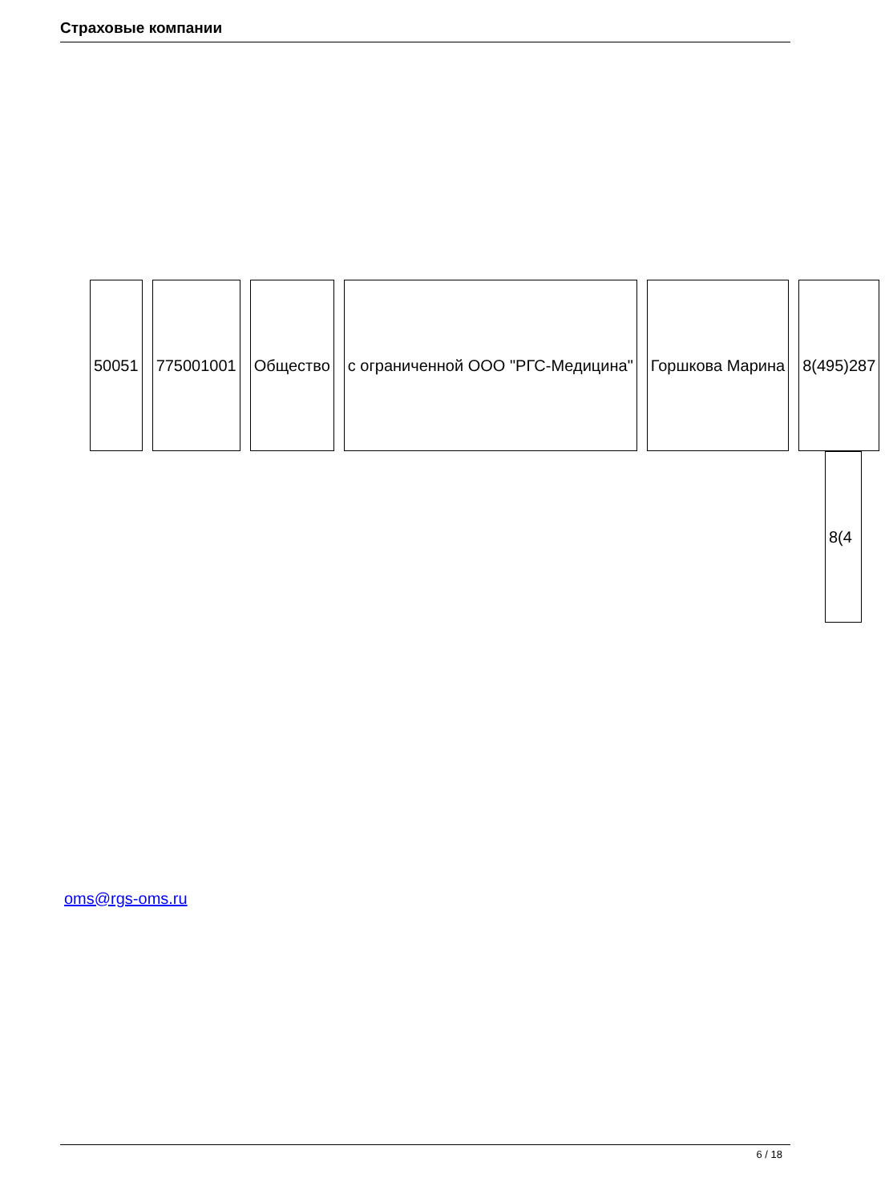Страховые компании
| 50051 | 775001001 | Общество | с ограниченной ООО "РГС-Медицина" | Горшкова Марина | 8(495)287 |
8(4
oms@rgs-oms.ru
6 / 18